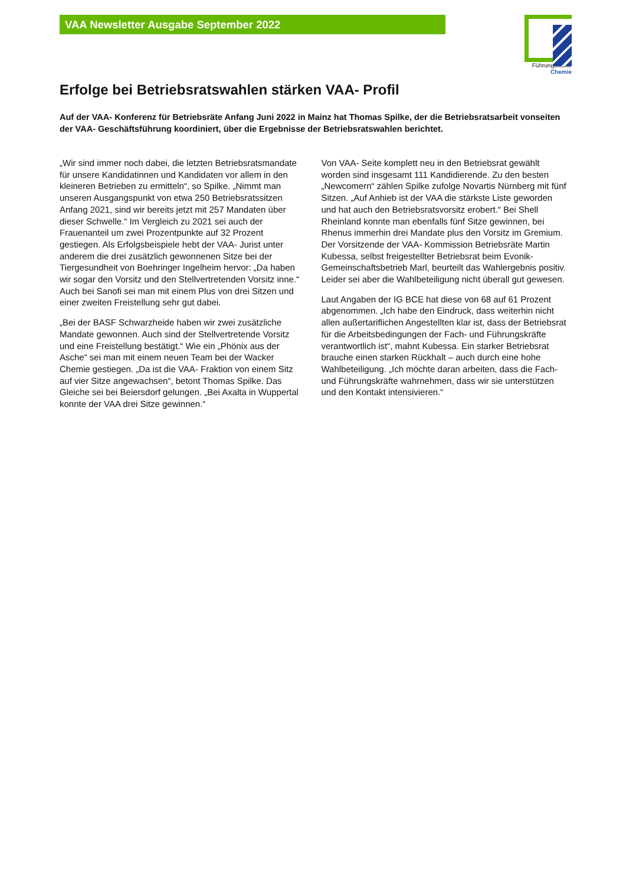VAA Newsletter Ausgabe September 2022
Führungskräfte
Chemie
Erfolge bei Betriebsratswahlen stärken VAA- Profil
Auf der VAA- Konferenz für Betriebsräte Anfang Juni 2022 in Mainz hat Thomas Spilke, der die Betriebsratsarbeit vonseiten der VAA- Geschäftsführung koordiniert, über die Ergebnisse der Betriebsratswahlen berichtet.
„Wir sind immer noch dabei, die letzten Betriebsratsmandate für unsere Kandidatinnen und Kandidaten vor allem in den kleineren Betrieben zu ermitteln“, so Spilke. „Nimmt man unseren Ausgangspunkt von etwa 250 Betriebsratssitzen Anfang 2021, sind wir bereits jetzt mit 257 Mandaten über dieser Schwelle.“ Im Vergleich zu 2021 sei auch der Frauenanteil um zwei Prozentpunkte auf 32 Prozent gestiegen. Als Erfolgsbeispiele hebt der VAA- Jurist unter anderem die drei zusätzlich gewonnenen Sitze bei der Tiergesundheit von Boehringer Ingelheim hervor: „Da haben wir sogar den Vorsitz und den Stellvertretenden Vorsitz inne.“ Auch bei Sanofi sei man mit einem Plus von drei Sitzen und einer zweiten Freistellung sehr gut dabei.
„Bei der BASF Schwarzheide haben wir zwei zusätzliche Mandate gewonnen. Auch sind der Stellvertretende Vorsitz und eine Freistellung bestätigt.“ Wie ein „Phönix aus der Asche“ sei man mit einem neuen Team bei der Wacker Chemie gestiegen. „Da ist die VAA- Fraktion von einem Sitz auf vier Sitze angewachsen“, betont Thomas Spilke. Das Gleiche sei bei Beiersdorf gelungen. „Bei Axalta in Wuppertal konnte der VAA drei Sitze gewinnen.“
Von VAA- Seite komplett neu in den Betriebsrat gewählt worden sind insgesamt 111 Kandidierende. Zu den besten „Newcomern“ zählen Spilke zufolge Novartis Nürnberg mit fünf Sitzen. „Auf Anhieb ist der VAA die stärkste Liste geworden und hat auch den Betriebsratsvorsitz erobert.“ Bei Shell Rheinland konnte man ebenfalls fünf Sitze gewinnen, bei Rhenus immerhin drei Mandate plus den Vorsitz im Gremium. Der Vorsitzende der VAA- Kommission Betriebsräte Martin Kubessa, selbst freigestellter Betriebsrat beim Evonik- Gemeinschaftsbetrieb Marl, beurteilt das Wahlergebnis positiv. Leider sei aber die Wahlbeteiligung nicht überall gut gewesen.
Laut Angaben der IG BCE hat diese von 68 auf 61 Prozent abgenommen. „Ich habe den Eindruck, dass weiterhin nicht allen außertariflichen Angestellten klar ist, dass der Betriebsrat für die Arbeitsbedingungen der Fach- und Führungskräfte verantwortlich ist“, mahnt Kubessa. Ein starker Betriebsrat brauche einen starken Rückhalt – auch durch eine hohe Wahlbeteiligung. „Ich möchte daran arbeiten, dass die Fach- und Führungskräfte wahrnehmen, dass wir sie unterstützen und den Kontakt intensivieren.“